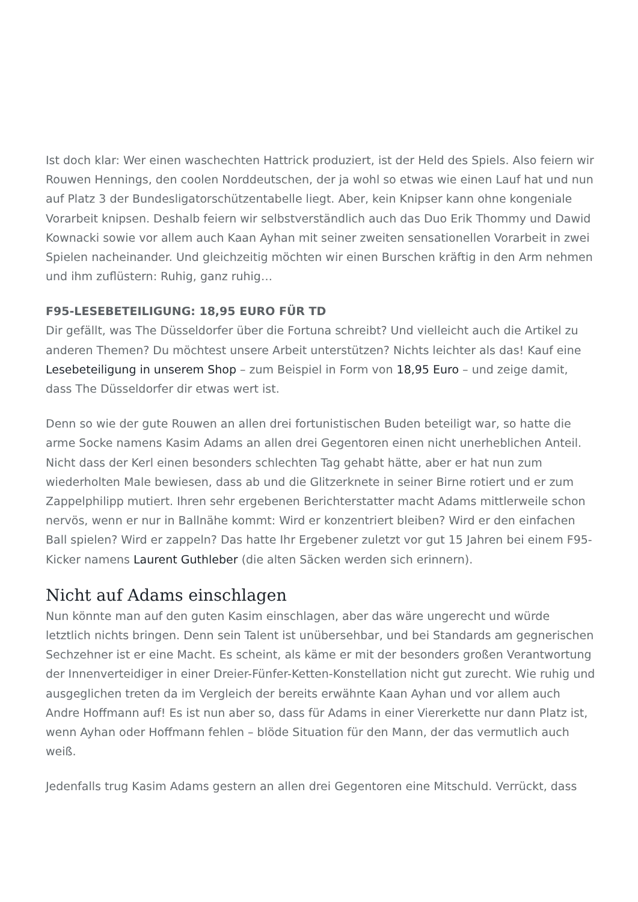Ist doch klar: Wer einen waschechten Hattrick produziert, ist der Held des Spiels. Also feiern wir Rouwen Hennings, den coolen Norddeutschen, der ja wohl so etwas wie einen Lauf hat und nun auf Platz 3 der Bundesligatorschützentabelle liegt. Aber, kein Knipser kann ohne kongeniale Vorarbeit knipsen. Deshalb feiern wir selbstverständlich auch das Duo Erik Thommy und Dawid Kownacki sowie vor allem auch Kaan Ayhan mit seiner zweiten sensationellen Vorarbeit in zwei Spielen nacheinander. Und gleichzeitig möchten wir einen Burschen kräftig in den Arm nehmen und ihm zuflüstern: Ruhig, ganz ruhig…
F95-LESEBETEILIGUNG: 18,95 EURO FÜR TD
Dir gefällt, was The Düsseldorfer über die Fortuna schreibt? Und vielleicht auch die Artikel zu anderen Themen? Du möchtest unsere Arbeit unterstützen? Nichts leichter als das! Kauf eine Lesebeteiligung in unserem Shop – zum Beispiel in Form von 18,95 Euro – und zeige damit, dass The Düsseldorfer dir etwas wert ist.
Denn so wie der gute Rouwen an allen drei fortunistischen Buden beteiligt war, so hatte die arme Socke namens Kasim Adams an allen drei Gegentoren einen nicht unerheblichen Anteil. Nicht dass der Kerl einen besonders schlechten Tag gehabt hätte, aber er hat nun zum wiederholten Male bewiesen, dass ab und die Glitzerknete in seiner Birne rotiert und er zum Zappelphilipp mutiert. Ihren sehr ergebenen Berichterstatter macht Adams mittlerweile schon nervös, wenn er nur in Ballnähe kommt: Wird er konzentriert bleiben? Wird er den einfachen Ball spielen? Wird er zappeln? Das hatte Ihr Ergebener zuletzt vor gut 15 Jahren bei einem F95-Kicker namens Laurent Guthleber (die alten Säcken werden sich erinnern).
Nicht auf Adams einschlagen
Nun könnte man auf den guten Kasim einschlagen, aber das wäre ungerecht und würde letztlich nichts bringen. Denn sein Talent ist unübersehbar, und bei Standards am gegnerischen Sechzehner ist er eine Macht. Es scheint, als käme er mit der besonders großen Verantwortung der Innenverteidiger in einer Dreier-Fünfer-Ketten-Konstellation nicht gut zurecht. Wie ruhig und ausgeglichen treten da im Vergleich der bereits erwähnte Kaan Ayhan und vor allem auch Andre Hoffmann auf! Es ist nun aber so, dass für Adams in einer Viererkette nur dann Platz ist, wenn Ayhan oder Hoffmann fehlen – blöde Situation für den Mann, der das vermutlich auch weiß.
Jedenfalls trug Kasim Adams gestern an allen drei Gegentoren eine Mitschuld. Verrückt, dass